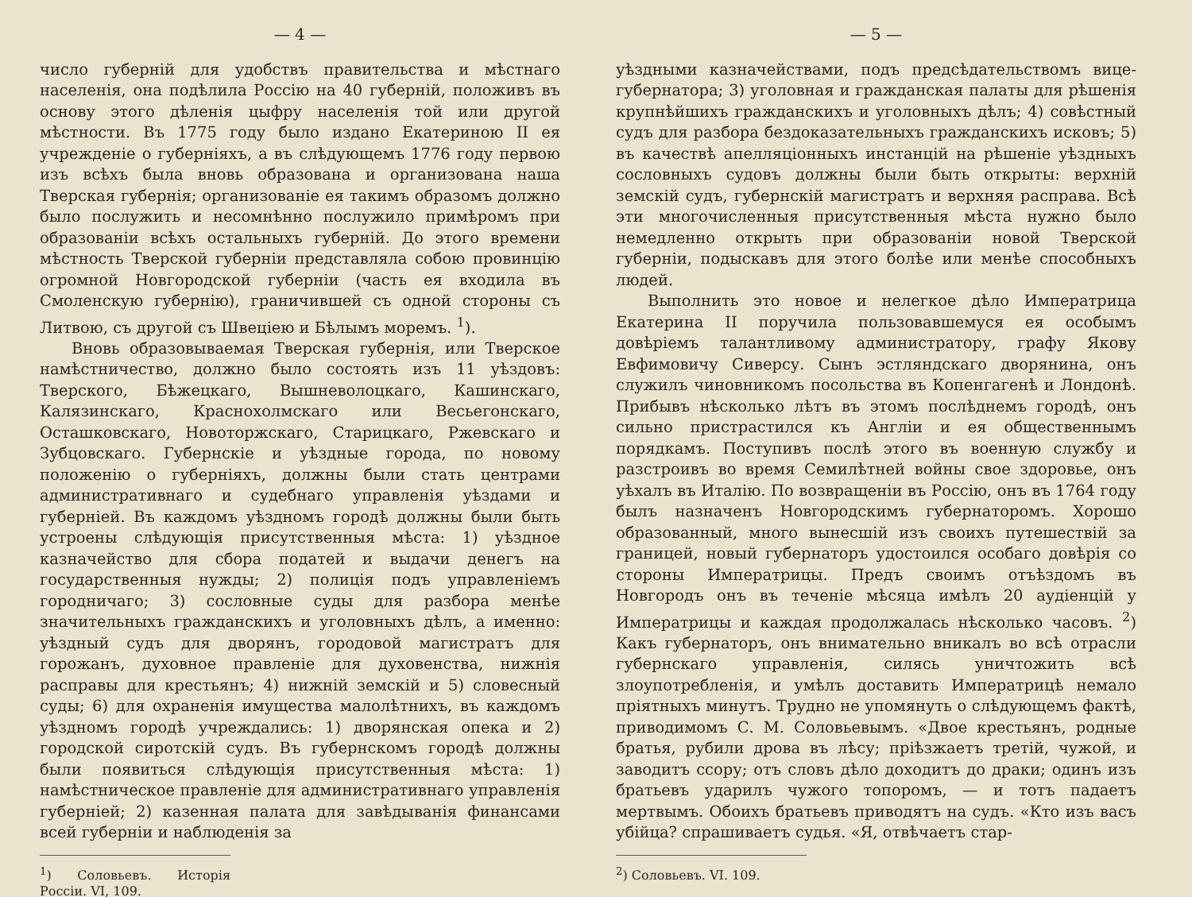— 4 —
число губерній для удобствъ правительства и мѣстнаго населенія, она подѣлила Россію на 40 губерній, положивъ въ основу этого дѣленія цыфру населенія той или другой мѣстности. Въ 1775 году было издано Екатериною II ея учрежденіе о губерніяхъ, а въ слѣдующемъ 1776 году первою изъ всѣхъ была вновь образована и организована наша Тверская губернія; организованіе ея такимъ образомъ должно было послужить и несомнѣнно послужило примѣромъ при образованіи всѣхъ остальныхъ губерній. До этого времени мѣстность Тверской губерніи представляла собою провинцію огромной Новгородской губерніи (часть ея входила въ Смоленскую губернію), граничившей съ одной стороны съ Литвою, съ другой съ Швеціею и Бѣлымъ моремъ. <sup>1</sup>).
Вновь образовываемая Тверская губернія, или Тверское намѣстничество, должно было состоять изъ 11 уѣздовъ: Тверского, Бѣжецкаго, Вышневолоцкаго, Кашинскаго, Калязинскаго, Краснохолмскаго или Весьегонскаго, Осташковскаго, Новоторжскаго, Старицкаго, Ржевскаго и Зубцовскаго. Губернскіе и уѣздные города, по новому положенію о губерніяхъ, должны были стать центрами административнаго и судебнаго управленія уѣздами и губерніей. Въ каждомъ уѣздномъ городѣ должны были быть устроены слѣдующія присутственныя мѣста: 1) уѣздное казначейство для сбора податей и выдачи денегъ на государственныя нужды; 2) полиція подъ управленіемъ городничаго; 3) сословные суды для разбора менѣе значительныхъ гражданскихъ и уголовныхъ дѣлъ, а именно: уѣздный судъ для дворянъ, городовой магистратъ для горожанъ, духовное правленіе для духовенства, нижнія расправы для крестьянъ; 4) нижній земскій и 5) словесный суды; 6) для охраненія имущества малолѣтнихъ, въ каждомъ уѣздномъ городѣ учреждались: 1) дворянская опека и 2) городской сиротскій судъ. Въ губернскомъ городѣ должны были появиться слѣдующія присутственныя мѣста: 1) намѣстническое правленіе для административнаго управленія губерніей; 2) казенная палата для завѣдыванія финансами всей губерніи и наблюденія за
<sup>1</sup>) Соловьевъ. Исторія Россіи. VI, 109.
— 5 —
уѣздными казначействами, подъ предсѣдательствомъ вице-губернатора; 3) уголовная и гражданская палаты для рѣшенія крупнѣйшихъ гражданскихъ и уголовныхъ дѣлъ; 4) совѣстный судъ для разбора бездоказательныхъ гражданскихъ исковъ; 5) въ качествѣ апелляціонныхъ инстанцій на рѣшеніе уѣздныхъ сословныхъ судовъ должны были быть открыты: верхній земскій судъ, губернскій магистратъ и верхняя расправа. Всѣ эти многочисленныя присутственныя мѣста нужно было немедленно открыть при образованіи новой Тверской губерніи, подыскавъ для этого болѣе или менѣе способныхъ людей.
Выполнить это новое и нелегкое дѣло Императрица Екатерина II поручила пользовавшемуся ея особымъ довѣріемъ талантливому администратору, графу Якову Евфимовичу Сиверсу. Сынъ эстляндскаго дворянина, онъ служилъ чиновникомъ посольства въ Копенгагенѣ и Лондонѣ. Прибывъ нѣсколько лѣтъ въ этомъ послѣднемъ городѣ, онъ сильно пристрастился къ Англіи и ея общественнымъ порядкамъ. Поступивъ послѣ этого въ военную службу и разстроивъ во время Семилѣтней войны свое здоровье, онъ уѣхалъ въ Италію. По возвращеніи въ Россію, онъ въ 1764 году былъ назначенъ Новгородскимъ губернаторомъ. Хорошо образованный, много вынесшій изъ своихъ путешествій за границей, новый губернаторъ удостоился особаго довѣрія со стороны Императрицы. Предъ своимъ отъѣздомъ въ Новгородъ онъ въ теченіе мѣсяца имѣлъ 20 аудіенцій у Императрицы и каждая продолжалась нѣсколько часовъ. <sup>2</sup>) Какъ губернаторъ, онъ внимательно вникалъ во всѣ отрасли губернскаго управленія, силясь уничтожить всѣ злоупотребленія, и умѣлъ доставить Императрицѣ немало пріятныхъ минутъ. Трудно не упомянуть о слѣдующемъ фактѣ, приводимомъ С. М. Соловьевымъ. «Двое крестьянъ, родные братья, рубили дрова въ лѣсу; пріѣзжаетъ третій, чужой, и заводитъ ссору; отъ словъ дѣло доходитъ до драки; одинъ изъ братьевъ ударилъ чужого топоромъ, — и тотъ падаетъ мертвымъ. Обоихъ братьевъ приводятъ на судъ. «Кто изъ васъ убійца? спрашиваетъ судья. «Я, отвѣчаетъ стар-
<sup>2</sup>) Соловьевъ. VI. 109.